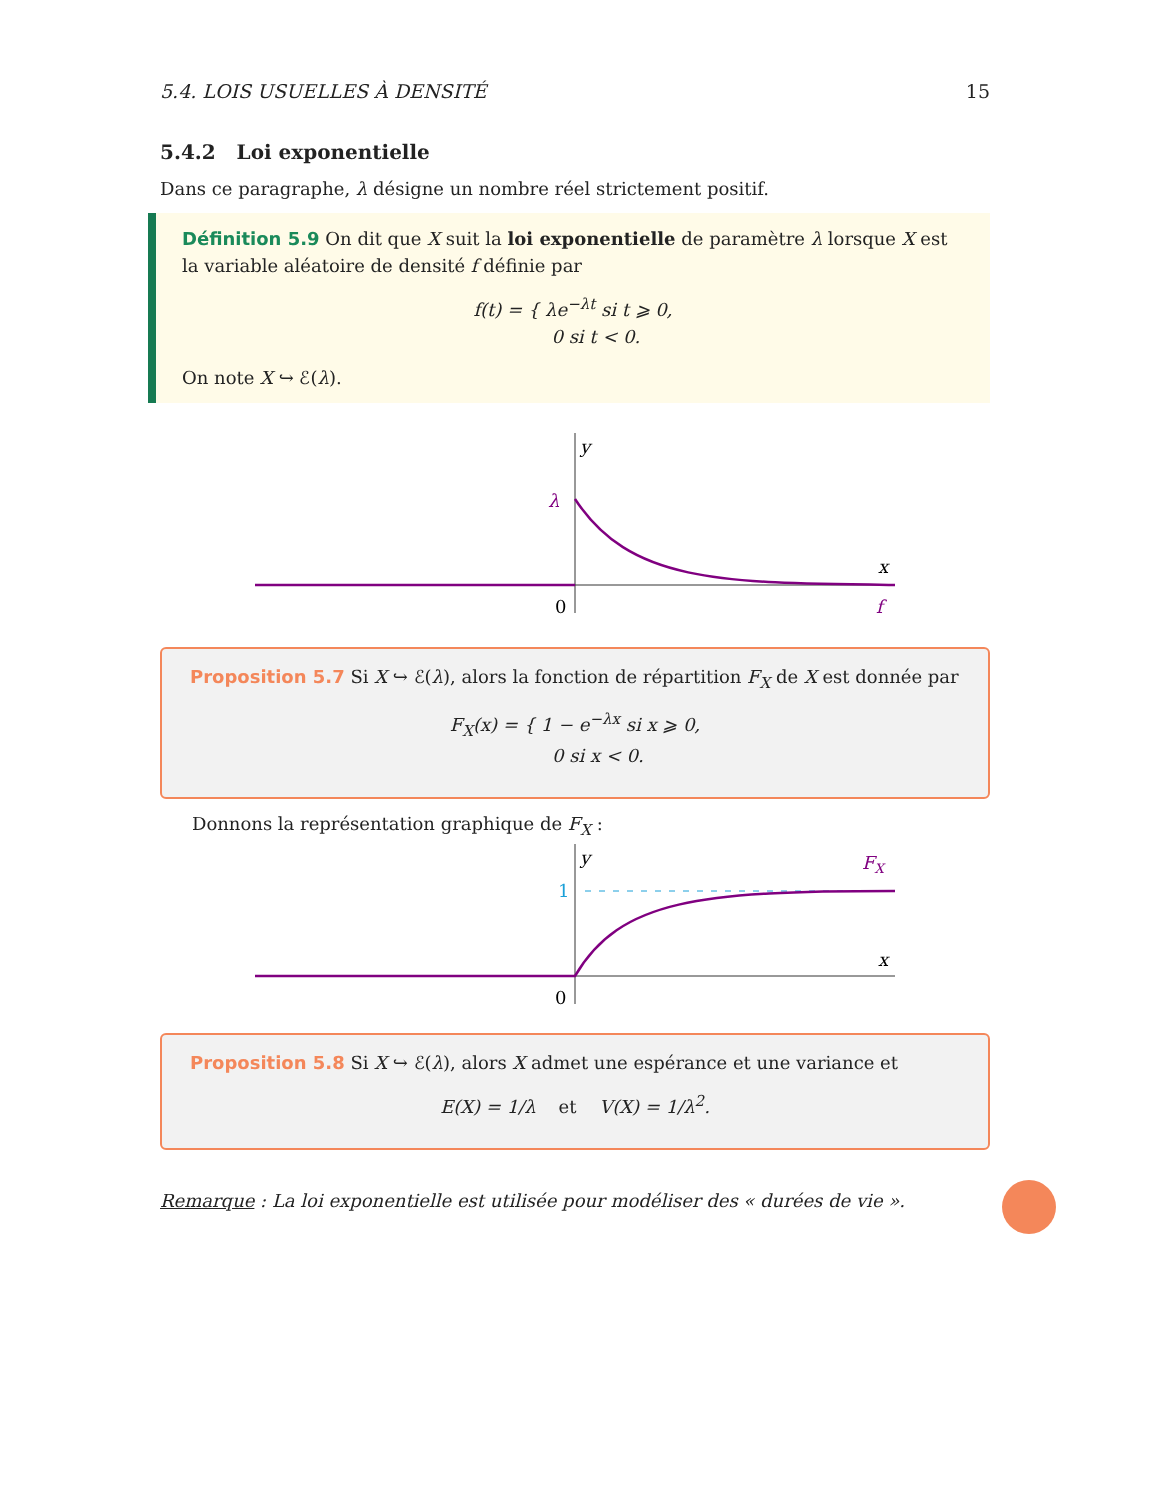5.4. LOIS USUELLES À DENSITÉ 15
5.4.2 Loi exponentielle
Dans ce paragraphe, λ désigne un nombre réel strictement positif.
Définition 5.9 On dit que X suit la loi exponentielle de paramètre λ lorsque X est la variable aléatoire de densité f définie par
f(t) = { λe<sup>−λt</sup> si t ⩾ 0,
0 si t < 0.
On note X ↪ ℰ(λ).
y
λ
x
0
f
Proposition 5.7 Si X ↪ ℰ(λ), alors la fonction de répartition F<sub>X</sub> de X est donnée par
F<sub>X</sub>(x) = { 1 − e<sup>−λx</sup> si x ⩾ 0,
0 si x < 0.
Donnons la représentation graphique de F<sub>X</sub> :
y
1
FX
x
0
Proposition 5.8 Si X ↪ ℰ(λ), alors X admet une espérance et une variance et
E(X) = 1/λ et V(X) = 1/λ<sup>2</sup>.
Remarque : La loi exponentielle est utilisée pour modéliser des « durées de vie ».